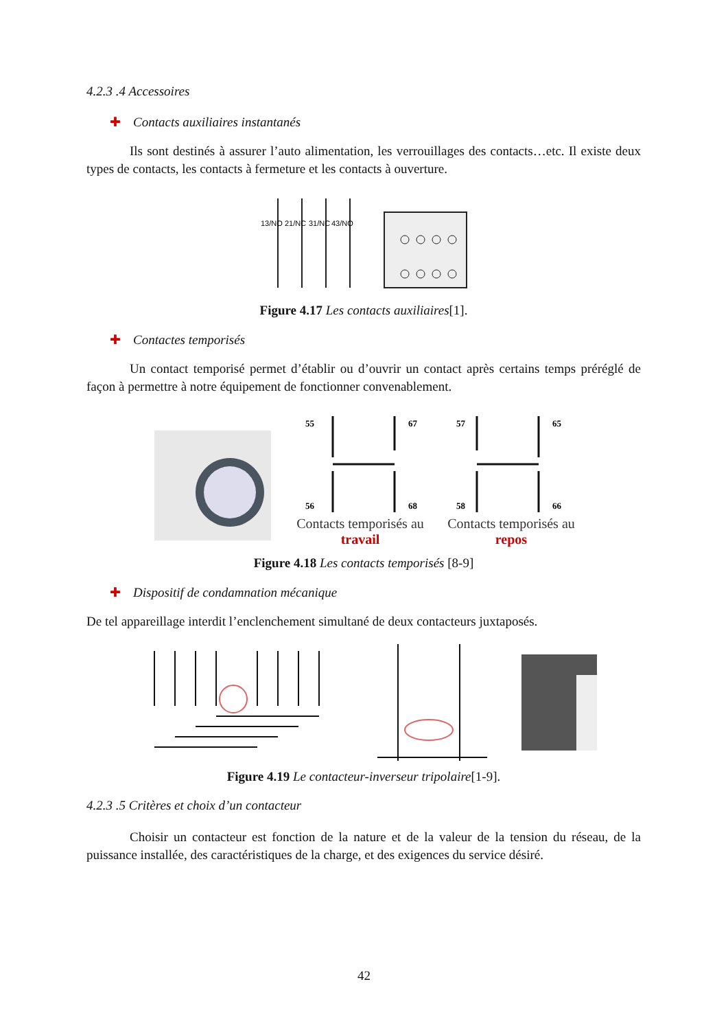4.2.3 .4 Accessoires
✚ Contacts auxiliaires instantanés
Ils sont destinés à assurer l’auto alimentation, les verrouillages des contacts…etc. Il existe deux types de contacts, les contacts à fermeture et les contacts à ouverture.
13/NO
21/NC
31/NC
43/NO
Figure 4.17 Les contacts auxiliaires[1].
✚ Contactes temporisés
Un contact temporisé permet d’établir ou d’ouvrir un contact après certains temps préréglé de façon à permettre à notre équipement de fonctionner convenablement.
55
67
56
68
Contacts temporisés au
travail
57
65
58
66
Contacts temporisés au
repos
Figure 4.18 Les contacts temporisés [8-9]
✚ Dispositif de condamnation mécanique
De tel appareillage interdit l’enclenchement simultané de deux contacteurs juxtaposés.
Figure 4.19 Le contacteur-inverseur tripolaire[1-9].
4.2.3 .5 Critères et choix d’un contacteur
Choisir un contacteur est fonction de la nature et de la valeur de la tension du réseau, de la puissance installée, des caractéristiques de la charge, et des exigences du service désiré.
42